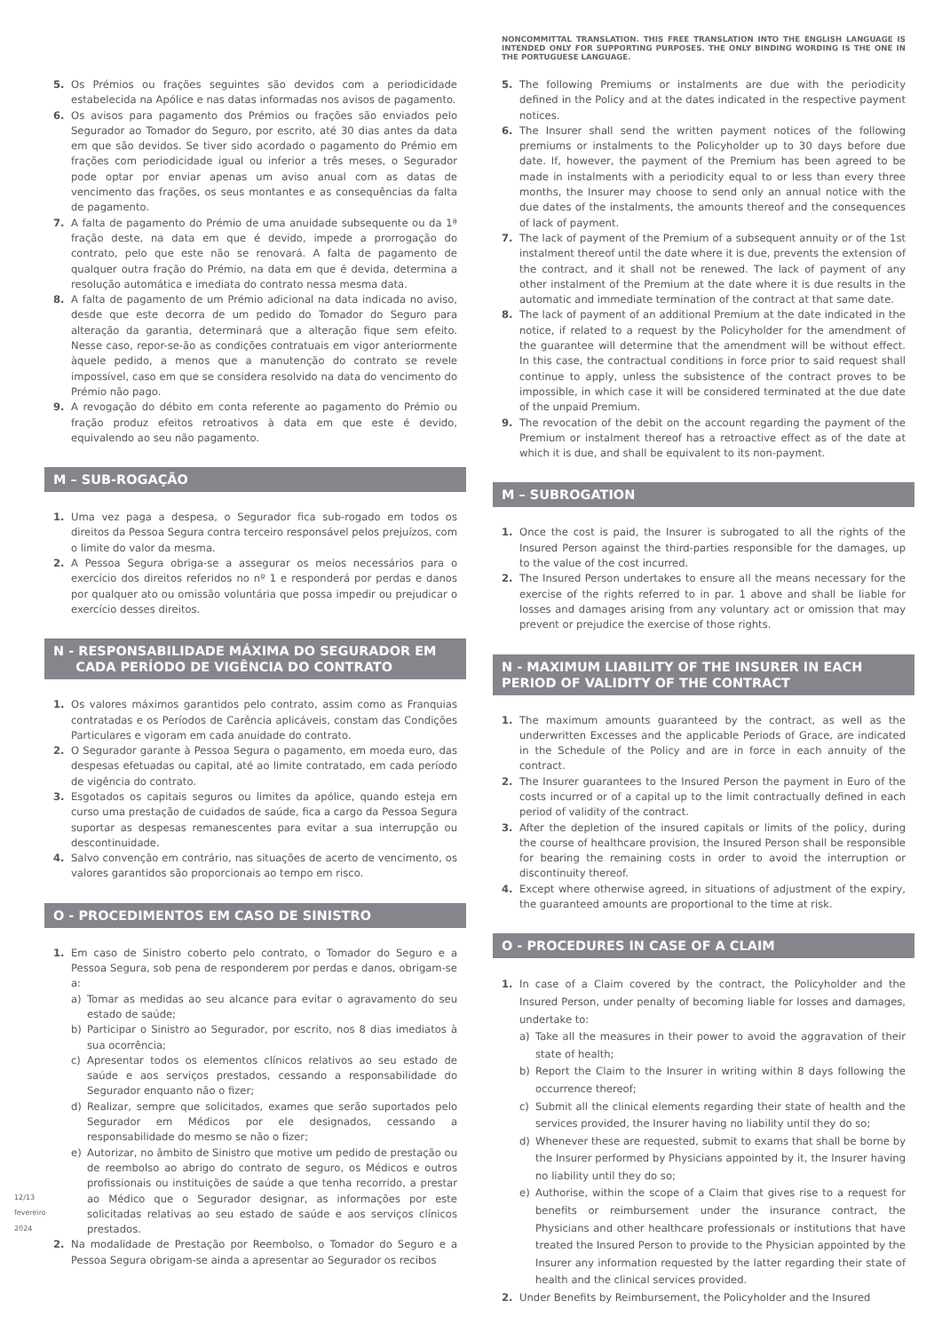12/13
fevereiro 2024
5. Os Prémios ou frações seguintes são devidos com a periodicidade estabelecida na Apólice e nas datas informadas nos avisos de pagamento.
6. Os avisos para pagamento dos Prémios ou frações são enviados pelo Segurador ao Tomador do Seguro, por escrito, até 30 dias antes da data em que são devidos. Se tiver sido acordado o pagamento do Prémio em frações com periodicidade igual ou inferior a três meses, o Segurador pode optar por enviar apenas um aviso anual com as datas de vencimento das frações, os seus montantes e as consequências da falta de pagamento.
7. A falta de pagamento do Prémio de uma anuidade subsequente ou da 1ª fração deste, na data em que é devido, impede a prorrogação do contrato, pelo que este não se renovará. A falta de pagamento de qualquer outra fração do Prémio, na data em que é devida, determina a resolução automática e imediata do contrato nessa mesma data.
8. A falta de pagamento de um Prémio adicional na data indicada no aviso, desde que este decorra de um pedido do Tomador do Seguro para alteração da garantia, determinará que a alteração fique sem efeito. Nesse caso, repor-se-ão as condições contratuais em vigor anteriormente àquele pedido, a menos que a manutenção do contrato se revele impossível, caso em que se considera resolvido na data do vencimento do Prémio não pago.
9. A revogação do débito em conta referente ao pagamento do Prémio ou fração produz efeitos retroativos à data em que este é devido, equivalendo ao seu não pagamento.
M – SUB-ROGAÇÃO
1. Uma vez paga a despesa, o Segurador fica sub-rogado em todos os direitos da Pessoa Segura contra terceiro responsável pelos prejuízos, com o limite do valor da mesma.
2. A Pessoa Segura obriga-se a assegurar os meios necessários para o exercício dos direitos referidos no nº 1 e responderá por perdas e danos por qualquer ato ou omissão voluntária que possa impedir ou prejudicar o exercício desses direitos.
N - RESPONSABILIDADE MÁXIMA DO SEGURADOR EM
CADA PERÍODO DE VIGÊNCIA DO CONTRATO
1. Os valores máximos garantidos pelo contrato, assim como as Franquias contratadas e os Períodos de Carência aplicáveis, constam das Condições Particulares e vigoram em cada anuidade do contrato.
2. O Segurador garante à Pessoa Segura o pagamento, em moeda euro, das despesas efetuadas ou capital, até ao limite contratado, em cada período de vigência do contrato.
3. Esgotados os capitais seguros ou limites da apólice, quando esteja em curso uma prestação de cuidados de saúde, fica a cargo da Pessoa Segura suportar as despesas remanescentes para evitar a sua interrupção ou descontinuidade.
4. Salvo convenção em contrário, nas situações de acerto de vencimento, os valores garantidos são proporcionais ao tempo em risco.
O - PROCEDIMENTOS EM CASO DE SINISTRO
1. Em caso de Sinistro coberto pelo contrato, o Tomador do Seguro e a Pessoa Segura, sob pena de responderem por perdas e danos, obrigam-se a:
a) Tomar as medidas ao seu alcance para evitar o agravamento do seu estado de saúde;
b) Participar o Sinistro ao Segurador, por escrito, nos 8 dias imediatos à sua ocorrência;
c) Apresentar todos os elementos clínicos relativos ao seu estado de saúde e aos serviços prestados, cessando a responsabilidade do Segurador enquanto não o fizer;
d) Realizar, sempre que solicitados, exames que serão suportados pelo Segurador em Médicos por ele designados, cessando a responsabilidade do mesmo se não o fizer;
e) Autorizar, no âmbito de Sinistro que motive um pedido de prestação ou de reembolso ao abrigo do contrato de seguro, os Médicos e outros profissionais ou instituições de saúde a que tenha recorrido, a prestar ao Médico que o Segurador designar, as informações por este solicitadas relativas ao seu estado de saúde e aos serviços clínicos prestados.
2. Na modalidade de Prestação por Reembolso, o Tomador do Seguro e a Pessoa Segura obrigam-se ainda a apresentar ao Segurador os recibos
NONCOMMITTAL TRANSLATION. THIS FREE TRANSLATION INTO THE ENGLISH LANGUAGE IS INTENDED ONLY FOR SUPPORTING PURPOSES. THE ONLY BINDING WORDING IS THE ONE IN THE PORTUGUESE LANGUAGE.
5. The following Premiums or instalments are due with the periodicity defined in the Policy and at the dates indicated in the respective payment notices.
6. The Insurer shall send the written payment notices of the following premiums or instalments to the Policyholder up to 30 days before due date. If, however, the payment of the Premium has been agreed to be made in instalments with a periodicity equal to or less than every three months, the Insurer may choose to send only an annual notice with the due dates of the instalments, the amounts thereof and the consequences of lack of payment.
7. The lack of payment of the Premium of a subsequent annuity or of the 1st instalment thereof until the date where it is due, prevents the extension of the contract, and it shall not be renewed. The lack of payment of any other instalment of the Premium at the date where it is due results in the automatic and immediate termination of the contract at that same date.
8. The lack of payment of an additional Premium at the date indicated in the notice, if related to a request by the Policyholder for the amendment of the guarantee will determine that the amendment will be without effect. In this case, the contractual conditions in force prior to said request shall continue to apply, unless the subsistence of the contract proves to be impossible, in which case it will be considered terminated at the due date of the unpaid Premium.
9. The revocation of the debit on the account regarding the payment of the Premium or instalment thereof has a retroactive effect as of the date at which it is due, and shall be equivalent to its non-payment.
M – SUBROGATION
1. Once the cost is paid, the Insurer is subrogated to all the rights of the Insured Person against the third-parties responsible for the damages, up to the value of the cost incurred.
2. The Insured Person undertakes to ensure all the means necessary for the exercise of the rights referred to in par. 1 above and shall be liable for losses and damages arising from any voluntary act or omission that may prevent or prejudice the exercise of those rights.
N - MAXIMUM LIABILITY OF THE INSURER IN EACH PERIOD OF VALIDITY OF THE CONTRACT
1. The maximum amounts guaranteed by the contract, as well as the underwritten Excesses and the applicable Periods of Grace, are indicated in the Schedule of the Policy and are in force in each annuity of the contract.
2. The Insurer guarantees to the Insured Person the payment in Euro of the costs incurred or of a capital up to the limit contractually defined in each period of validity of the contract.
3. After the depletion of the insured capitals or limits of the policy, during the course of healthcare provision, the Insured Person shall be responsible for bearing the remaining costs in order to avoid the interruption or discontinuity thereof.
4. Except where otherwise agreed, in situations of adjustment of the expiry, the guaranteed amounts are proportional to the time at risk.
O - PROCEDURES IN CASE OF A CLAIM
1. In case of a Claim covered by the contract, the Policyholder and the Insured Person, under penalty of becoming liable for losses and damages, undertake to:
a) Take all the measures in their power to avoid the aggravation of their state of health;
b) Report the Claim to the Insurer in writing within 8 days following the occurrence thereof;
c) Submit all the clinical elements regarding their state of health and the services provided, the Insurer having no liability until they do so;
d) Whenever these are requested, submit to exams that shall be borne by the Insurer performed by Physicians appointed by it, the Insurer having no liability until they do so;
e) Authorise, within the scope of a Claim that gives rise to a request for benefits or reimbursement under the insurance contract, the Physicians and other healthcare professionals or institutions that have treated the Insured Person to provide to the Physician appointed by the Insurer any information requested by the latter regarding their state of health and the clinical services provided.
2. Under Benefits by Reimbursement, the Policyholder and the Insured